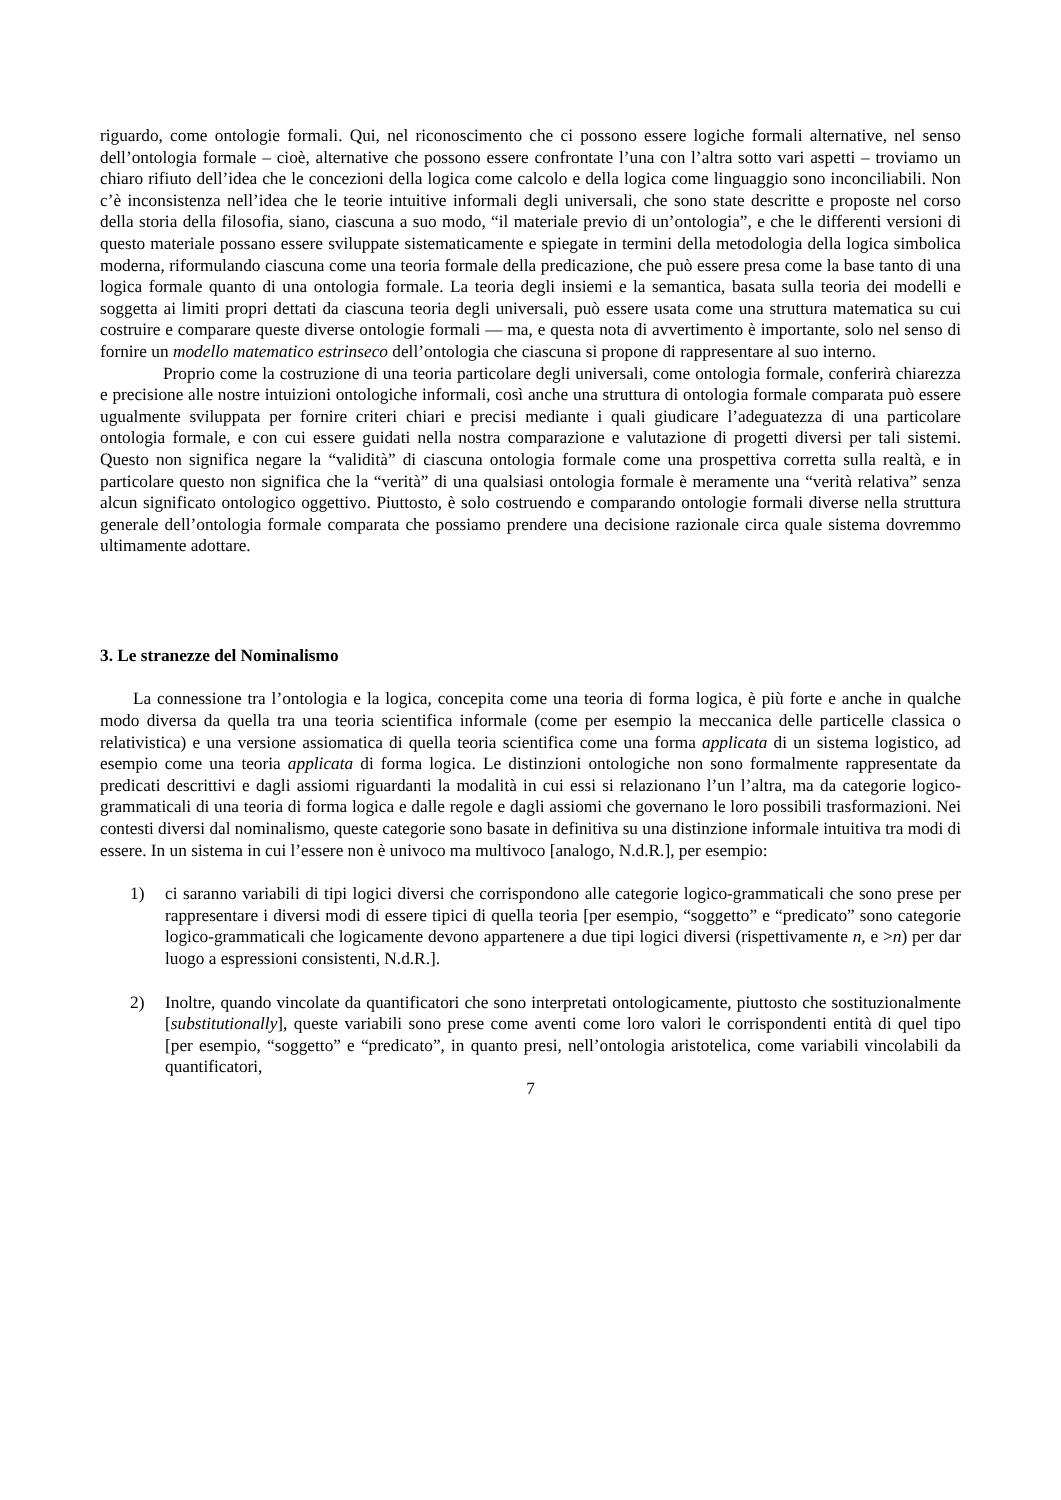riguardo, come ontologie formali. Qui, nel riconoscimento che ci possono essere logiche formali alternative, nel senso dell’ontologia formale – cioè, alternative che possono essere confrontate l’una con l’altra sotto vari aspetti – troviamo un chiaro rifiuto dell’idea che le concezioni della logica come calcolo e della logica come linguaggio sono inconciliabili. Non c’è inconsistenza nell’idea che le teorie intuitive informali degli universali, che sono state descritte e proposte nel corso della storia della filosofia, siano, ciascuna a suo modo, “il materiale previo di un’ontologia”, e che le differenti versioni di questo materiale possano essere sviluppate sistematicamente e spiegate in termini della metodologia della logica simbolica moderna, riformulando ciascuna come una teoria formale della predicazione, che può essere presa come la base tanto di una logica formale quanto di una ontologia formale. La teoria degli insiemi e la semantica, basata sulla teoria dei modelli e soggetta ai limiti propri dettati da ciascuna teoria degli universali, può essere usata come una struttura matematica su cui costruire e comparare queste diverse ontologie formali — ma, e questa nota di avvertimento è importante, solo nel senso di fornire un modello matematico estrinseco dell’ontologia che ciascuna si propone di rappresentare al suo interno.
Proprio come la costruzione di una teoria particolare degli universali, come ontologia formale, conferirà chiarezza e precisione alle nostre intuizioni ontologiche informali, così anche una struttura di ontologia formale comparata può essere ugualmente sviluppata per fornire criteri chiari e precisi mediante i quali giudicare l’adeguatezza di una particolare ontologia formale, e con cui essere guidati nella nostra comparazione e valutazione di progetti diversi per tali sistemi. Questo non significa negare la “validità” di ciascuna ontologia formale come una prospettiva corretta sulla realtà, e in particolare questo non significa che la “verità” di una qualsiasi ontologia formale è meramente una “verità relativa” senza alcun significato ontologico oggettivo. Piuttosto, è solo costruendo e comparando ontologie formali diverse nella struttura generale dell’ontologia formale comparata che possiamo prendere una decisione razionale circa quale sistema dovremmo ultimamente adottare.
3. Le stranezze del Nominalismo
La connessione tra l’ontologia e la logica, concepita come una teoria di forma logica, è più forte e anche in qualche modo diversa da quella tra una teoria scientifica informale (come per esempio la meccanica delle particelle classica o relativistica) e una versione assiomatica di quella teoria scientifica come una forma applicata di un sistema logistico, ad esempio come una teoria applicata di forma logica. Le distinzioni ontologiche non sono formalmente rappresentate da predicati descrittivi e dagli assiomi riguardanti la modalità in cui essi si relazionano l’un l’altra, ma da categorie logico-grammaticali di una teoria di forma logica e dalle regole e dagli assiomi che governano le loro possibili trasformazioni. Nei contesti diversi dal nominalismo, queste categorie sono basate in definitiva su una distinzione informale intuitiva tra modi di essere. In un sistema in cui l’essere non è univoco ma multivoco [analogo, N.d.R.], per esempio:
1) ci saranno variabili di tipi logici diversi che corrispondono alle categorie logico-grammaticali che sono prese per rappresentare i diversi modi di essere tipici di quella teoria [per esempio, “soggetto” e “predicato” sono categorie logico-grammaticali che logicamente devono appartenere a due tipi logici diversi (rispettivamente n, e >n) per dar luogo a espressioni consistenti, N.d.R.].
2) Inoltre, quando vincolate da quantificatori che sono interpretati ontologicamente, piuttosto che sostituzionalmente [substitutionally], queste variabili sono prese come aventi come loro valori le corrispondenti entità di quel tipo [per esempio, “soggetto” e “predicato”, in quanto presi, nell’ontologia aristotelica, come variabili vincolabili da quantificatori,
7